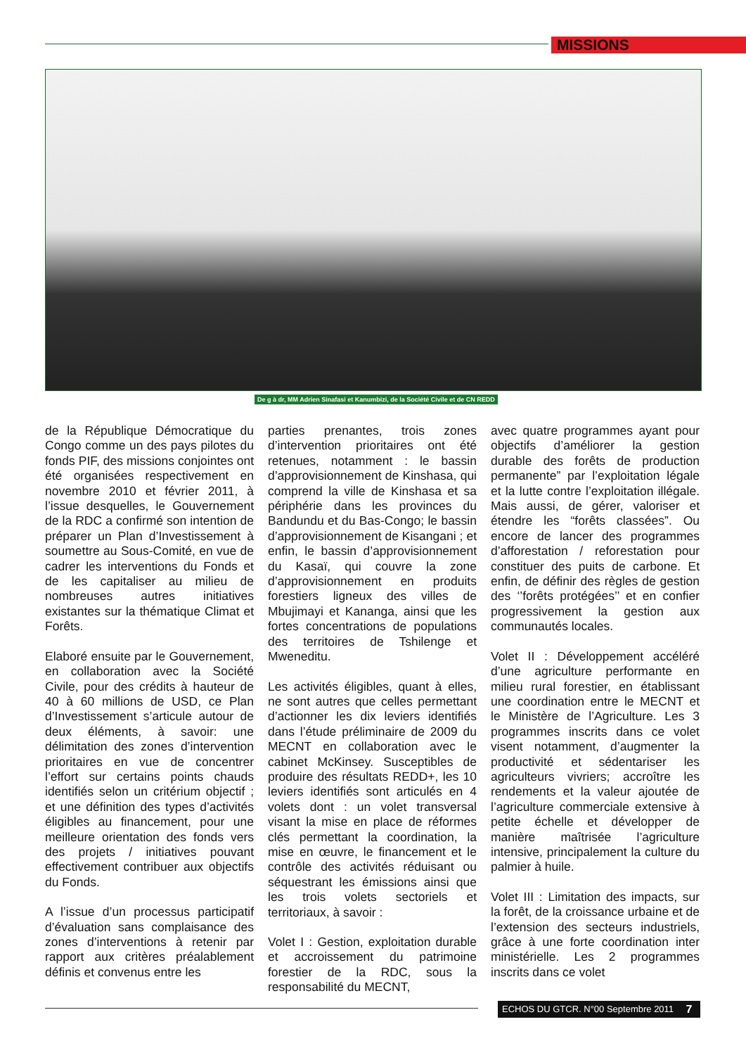MISSIONS
De g à dr, MM Adrien Sinafasi et Kanumbizi, de la Société Civile et de CN REDD
de la République Démocratique du Congo comme un des pays pilotes du fonds PIF, des missions conjointes ont été organisées respectivement en novembre 2010 et février 2011, à l’issue desquelles, le Gouvernement de la RDC a confirmé son intention de préparer un Plan d’Investissement à soumettre au Sous-Comité, en vue de cadrer les interventions du Fonds et de les capitaliser au milieu de nombreuses autres initiatives existantes sur la thématique Climat et Forêts.
Elaboré ensuite par le Gouvernement, en collaboration avec la Société Civile, pour des crédits à hauteur de 40 à 60 millions de USD, ce Plan d’Investissement s’articule autour de deux éléments, à savoir: une délimitation des zones d’intervention prioritaires en vue de concentrer l’effort sur certains points chauds identifiés selon un critérium objectif ; et une définition des types d’activités éligibles au financement, pour une meilleure orientation des fonds vers des projets / initiatives pouvant effectivement contribuer aux objectifs du Fonds.
A l’issue d’un processus participatif d’évaluation sans complaisance des zones d’interventions à retenir par rapport aux critères préalablement définis et convenus entre les
parties prenantes, trois zones d’intervention prioritaires ont été retenues, notamment : le bassin d’approvisionnement de Kinshasa, qui comprend la ville de Kinshasa et sa périphérie dans les provinces du Bandundu et du Bas-Congo; le bassin d’approvisionnement de Kisangani ; et enfin, le bassin d’approvisionnement du Kasaï, qui couvre la zone d’approvisionnement en produits forestiers ligneux des villes de Mbujimayi et Kananga, ainsi que les fortes concentrations de populations des territoires de Tshilenge et Mweneditu.
Les activités éligibles, quant à elles, ne sont autres que celles permettant d’actionner les dix leviers identifiés dans l’étude préliminaire de 2009 du MECNT en collaboration avec le cabinet McKinsey. Susceptibles de produire des résultats REDD+, les 10 leviers identifiés sont articulés en 4 volets dont : un volet transversal visant la mise en place de réformes clés permettant la coordination, la mise en œuvre, le financement et le contrôle des activités réduisant ou séquestrant les émissions ainsi que les trois volets sectoriels et territoriaux, à savoir :
Volet I : Gestion, exploitation durable et accroissement du patrimoine forestier de la RDC, sous la responsabilité du MECNT,
avec quatre programmes ayant pour objectifs d’améliorer la gestion durable des forêts de production permanente” par l’exploitation légale et la lutte contre l’exploitation illégale. Mais aussi, de gérer, valoriser et étendre les “forêts classées”. Ou encore de lancer des programmes d’afforestation / reforestation pour constituer des puits de carbone. Et enfin, de définir des règles de gestion des ‘’forêts protégées’’ et en confier progressivement la gestion aux communautés locales.
Volet II : Développement accéléré d’une agriculture performante en milieu rural forestier, en établissant une coordination entre le MECNT et le Ministère de l’Agriculture. Les 3 programmes inscrits dans ce volet visent notamment, d’augmenter la productivité et sédentariser les agriculteurs vivriers; accroître les rendements et la valeur ajoutée de l’agriculture commerciale extensive à petite échelle et développer de manière maîtrisée l’agriculture intensive, principalement la culture du palmier à huile.
Volet III : Limitation des impacts, sur la forêt, de la croissance urbaine et de l’extension des secteurs industriels, grâce à une forte coordination inter ministérielle. Les 2 programmes inscrits dans ce volet
ECHOS DU GTCR. N°00 Septembre 2011
7